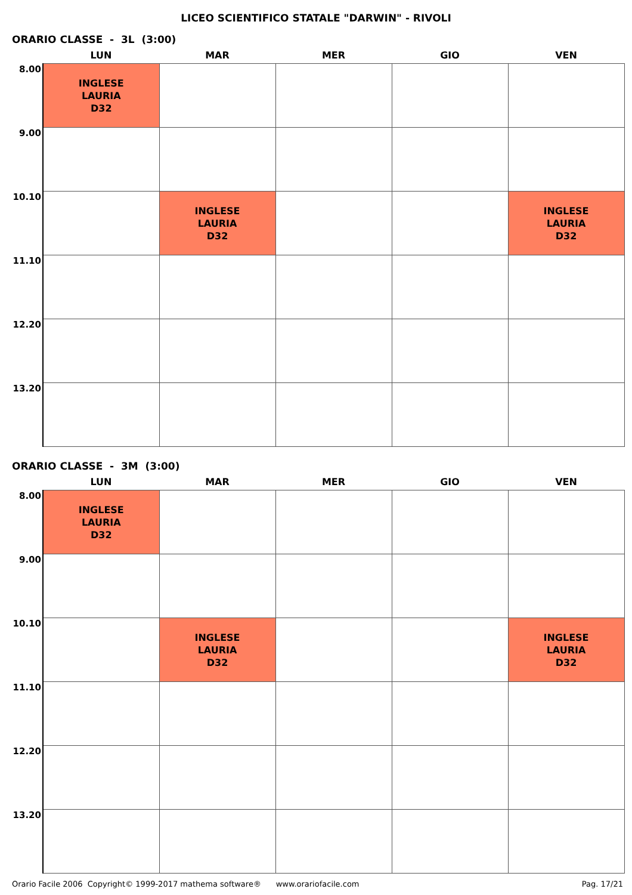LICEO SCIENTIFICO STATALE "DARWIN" - RIVOLI
ORARIO CLASSE - 3L (3:00)
| | LUN | MAR | MER | GIO | VEN |
| --- | --- | --- | --- | --- | --- |
| 8.00 | INGLESE LAURIA D32 | | | | |
| 9.00 | | | | | |
| 10.10 | | INGLESE LAURIA D32 | | | INGLESE LAURIA D32 |
| 11.10 | | | | | |
| 12.20 | | | | | |
| 13.20 | | | | | |
ORARIO CLASSE - 3M (3:00)
| | LUN | MAR | MER | GIO | VEN |
| --- | --- | --- | --- | --- | --- |
| 8.00 | INGLESE LAURIA D32 | | | | |
| 9.00 | | | | | |
| 10.10 | | INGLESE LAURIA D32 | | | INGLESE LAURIA D32 |
| 11.10 | | | | | |
| 12.20 | | | | | |
| 13.20 | | | | | |
Orario Facile 2006 Copyright© 1999-2017 mathema software® www.orariofacile.com Pag. 17/21